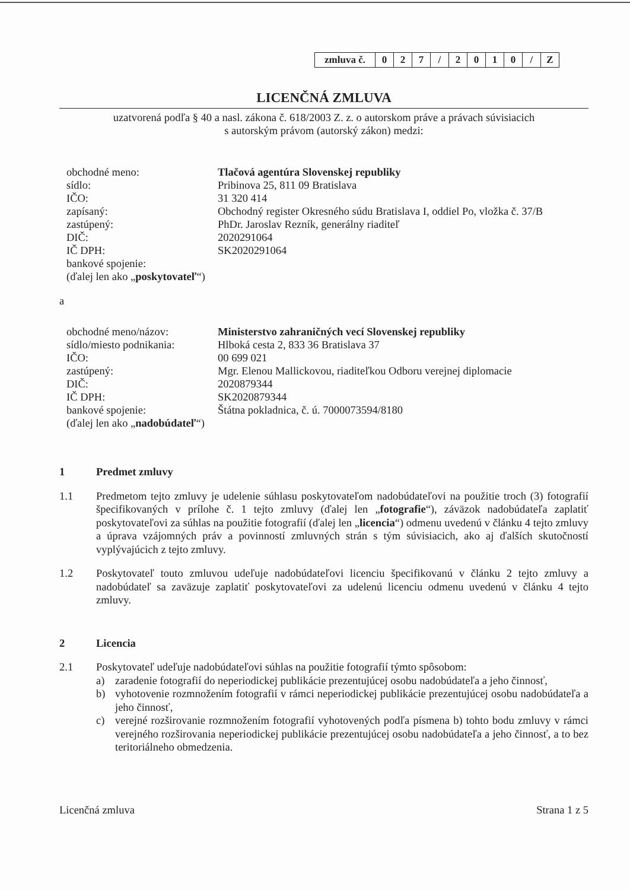| zmluva č. | 0 | 2 | 7 | / | 2 | 0 | 1 | 0 | / | Z |
LICENČNÁ ZMLUVA
uzatvorená podľa § 40 a nasl. zákona č. 618/2003 Z. z. o autorskom práve a právach súvisiacich
s autorským právom (autorský zákon) medzi:
| obchodné meno: | Tlačová agentúra Slovenskej republiky |
| sídlo: | Pribinova 25, 811 09 Bratislava |
| IČO: | 31 320 414 |
| zapísaný: | Obchodný register Okresného súdu Bratislava I, oddiel Po, vložka č. 37/B |
| zastúpený: | PhDr. Jaroslav Rezník, generálny riaditeľ |
| DIČ: | 2020291064 |
| IČ DPH: | SK2020291064 |
| bankové spojenie: | |
| (ďalej len ako „ poskytovateľ “) | |
a
| obchodné meno/názov: | Ministerstvo zahraničných vecí Slovenskej republiky |
| sídlo/miesto podnikania: | Hlboká cesta 2, 833 36 Bratislava 37 |
| IČO: | 00 699 021 |
| zastúpený: | Mgr. Elenou Mallickovou, riaditeľkou Odboru verejnej diplomacie |
| DIČ: | 2020879344 |
| IČ DPH: | SK2020879344 |
| bankové spojenie: | Štátna pokladnica, č. ú. 7000073594/8180 |
| (ďalej len ako „ nadobúdateľ “) | |
1 Predmet zmluvy
1.1 Predmetom tejto zmluvy je udelenie súhlasu poskytovateľom nadobúdateľovi na použitie troch (3) fotografií špecifikovaných v prílohe č. 1 tejto zmluvy (ďalej len „fotografie“), záväzok nadobúdateľa zaplatiť poskytovateľovi za súhlas na použitie fotografií (ďalej len „licencia“) odmenu uvedenú v článku 4 tejto zmluvy a úprava vzájomných práv a povinností zmluvných strán s tým súvisiacich, ako aj ďalších skutočností vyplývajúcich z tejto zmluvy.
1.2 Poskytovateľ touto zmluvou udeľuje nadobúdateľovi licenciu špecifikovanú v článku 2 tejto zmluvy a nadobúdateľ sa zaväzuje zaplatiť poskytovateľovi za udelenú licenciu odmenu uvedenú v článku 4 tejto zmluvy.
2 Licencia
2.1 Poskytovateľ udeľuje nadobúdateľovi súhlas na použitie fotografií týmto spôsobom:
a) zaradenie fotografií do neperiodickej publikácie prezentujúcej osobu nadobúdateľa a jeho činnosť,
b) vyhotovenie rozmnožením fotografií v rámci neperiodickej publikácie prezentujúcej osobu nadobúdateľa a jeho činnosť,
c) verejné rozširovanie rozmnožením fotografií vyhotovených podľa písmena b) tohto bodu zmluvy v rámci verejného rozširovania neperiodickej publikácie prezentujúcej osobu nadobúdateľa a jeho činnosť, a to bez teritoriálneho obmedzenia.
Licenčná zmluva Strana 1 z 5